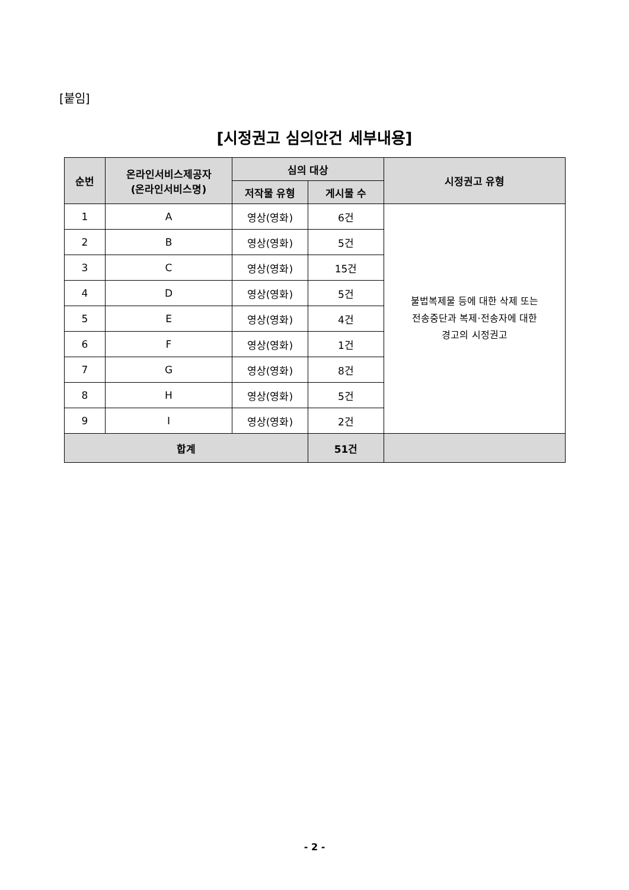[붙임]
[시정권고 심의안건 세부내용]
| 순번 | 온라인서비스제공자 (온라인서비스명) | 심의 대상 | | 시정권고 유형 |
| --- | --- | --- | --- | --- |
| | | 저작물 유형 | 게시물 수 | |
| 1 | A | 영상(영화) | 6건 | 불법복제물 등에 대한 삭제 또는 전송중단과 복제·전송자에 대한 경고의 시정권고 |
| 2 | B | 영상(영화) | 5건 | |
| 3 | C | 영상(영화) | 15건 | |
| 4 | D | 영상(영화) | 5건 | |
| 5 | E | 영상(영화) | 4건 | |
| 6 | F | 영상(영화) | 1건 | |
| 7 | G | 영상(영화) | 8건 | |
| 8 | H | 영상(영화) | 5건 | |
| 9 | I | 영상(영화) | 2건 | |
| 합계 | | | 51건 | |
- 2 -